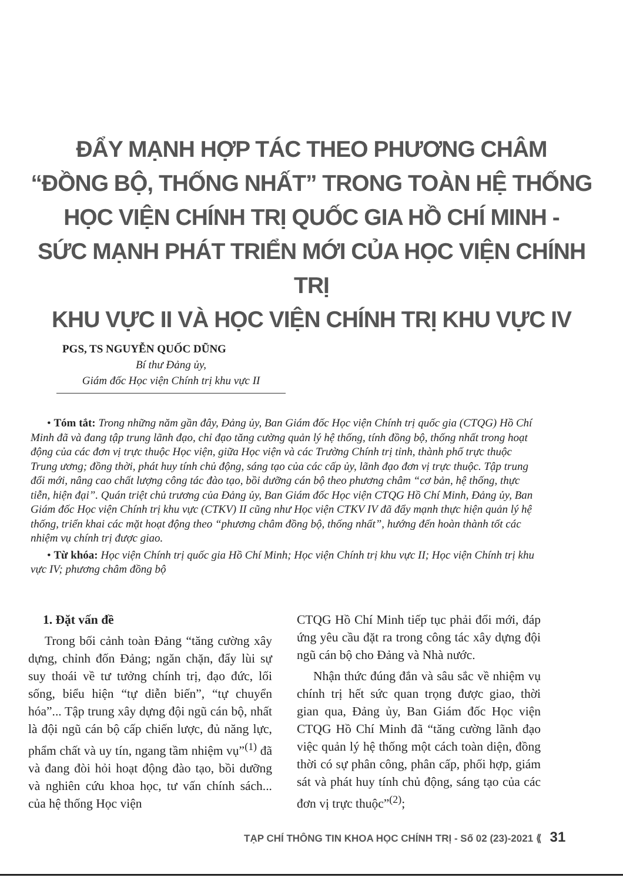ĐẨY MẠNH HỢP TÁC THEO PHƯƠNG CHÂM
“ĐỒNG BỘ, THỐNG NHẤT” TRONG TOÀN HỆ THỐNG
HỌC VIỆN CHÍNH TRỊ QUỐC GIA HỒ CHÍ MINH -
SỨC MẠNH PHÁT TRIỂN MỚI CỦA HỌC VIỆN CHÍNH TRỊ
KHU VỰC II VÀ HỌC VIỆN CHÍNH TRỊ KHU VỰC IV
PGS, TS NGUYỄN QUỐC DŨNG
Bí thư Đảng ủy,
Giám đốc Học viện Chính trị khu vực II
• Tóm tắt: Trong những năm gần đây, Đảng ủy, Ban Giám đốc Học viện Chính trị quốc gia (CTQG) Hồ Chí Minh đã và đang tập trung lãnh đạo, chỉ đạo tăng cường quản lý hệ thống, tính đồng bộ, thống nhất trong hoạt động của các đơn vị trực thuộc Học viện, giữa Học viện và các Trường Chính trị tỉnh, thành phố trực thuộc Trung ương; đồng thời, phát huy tính chủ động, sáng tạo của các cấp ủy, lãnh đạo đơn vị trực thuộc. Tập trung đổi mới, nâng cao chất lượng công tác đào tạo, bồi dưỡng cán bộ theo phương châm “cơ bản, hệ thống, thực tiễn, hiện đại”. Quán triệt chủ trương của Đảng ủy, Ban Giám đốc Học viện CTQG Hồ Chí Minh, Đảng ủy, Ban Giám đốc Học viện Chính trị khu vực (CTKV) II cũng như Học viện CTKV IV đã đẩy mạnh thực hiện quản lý hệ thống, triển khai các mặt hoạt động theo “phương châm đồng bộ, thống nhất”, hướng đến hoàn thành tốt các nhiệm vụ chính trị được giao.
• Từ khóa: Học viện Chính trị quốc gia Hồ Chí Minh; Học viện Chính trị khu vực II; Học viện Chính trị khu vực IV; phương châm đồng bộ
1. Đặt vấn đề
Trong bối cảnh toàn Đảng “tăng cường xây dựng, chỉnh đốn Đảng; ngăn chặn, đẩy lùi sự suy thoái về tư tưởng chính trị, đạo đức, lối sống, biểu hiện “tự diễn biến”, “tự chuyển hóa”... Tập trung xây dựng đội ngũ cán bộ, nhất là đội ngũ cán bộ cấp chiến lược, đủ năng lực, phẩm chất và uy tín, ngang tầm nhiệm vụ”<sup>(1)</sup> đã và đang đòi hỏi hoạt động đào tạo, bồi dưỡng và nghiên cứu khoa học, tư vấn chính sách... của hệ thống Học viện
CTQG Hồ Chí Minh tiếp tục phải đổi mới, đáp ứng yêu cầu đặt ra trong công tác xây dựng đội ngũ cán bộ cho Đảng và Nhà nước.
Nhận thức đúng đắn và sâu sắc về nhiệm vụ chính trị hết sức quan trọng được giao, thời gian qua, Đảng ủy, Ban Giám đốc Học viện CTQG Hồ Chí Minh đã “tăng cường lãnh đạo việc quản lý hệ thống một cách toàn diện, đồng thời có sự phân công, phân cấp, phối hợp, giám sát và phát huy tính chủ động, sáng tạo của các đơn vị trực thuộc”<sup>(2)</sup>;
TẠP CHÍ THÔNG TIN KHOA HỌC CHÍNH TRỊ - Số 02 (23)-2021 ⟪ 31